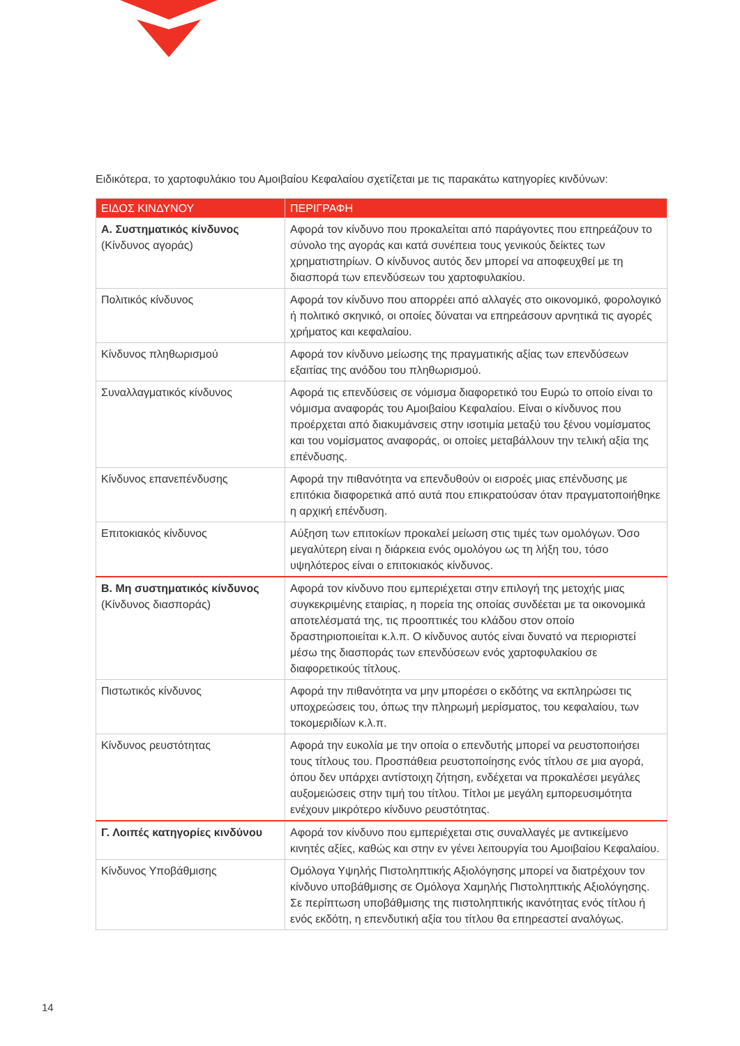Ειδικότερα, το χαρτοφυλάκιο του Αμοιβαίου Κεφαλαίου σχετίζεται με τις παρακάτω κατηγορίες κινδύνων:
| ΕΙΔΟΣ ΚΙΝΔΥΝΟΥ | ΠΕΡΙΓΡΑΦΗ |
| --- | --- |
| Α. Συστηματικός κίνδυνος (Κίνδυνος αγοράς) | Αφορά τον κίνδυνο που προκαλείται από παράγοντες που επηρεάζουν το σύνολο της αγοράς και κατά συνέπεια τους γενικούς δείκτες των χρηματιστηρίων. Ο κίνδυνος αυτός δεν μπορεί να αποφευχθεί με τη διασπορά των επενδύσεων του χαρτοφυλακίου. |
| Πολιτικός κίνδυνος | Αφορά τον κίνδυνο που απορρέει από αλλαγές στο οικονομικό, φορολογικό ή πολιτικό σκηνικό, οι οποίες δύναται να επηρεάσουν αρνητικά τις αγορές χρήματος και κεφαλαίου. |
| Κίνδυνος πληθωρισμού | Αφορά τον κίνδυνο μείωσης της πραγματικής αξίας των επενδύσεων εξαιτίας της ανόδου του πληθωρισμού. |
| Συναλλαγματικός κίνδυνος | Αφορά τις επενδύσεις σε νόμισμα διαφορετικό του Ευρώ το οποίο είναι το νόμισμα αναφοράς του Αμοιβαίου Κεφαλαίου. Είναι ο κίνδυνος που προέρχεται από διακυμάνσεις στην ισοτιμία μεταξύ του ξένου νομίσματος και του νομίσματος αναφοράς, οι οποίες μεταβάλλουν την τελική αξία της επένδυσης. |
| Κίνδυνος επανεπένδυσης | Αφορά την πιθανότητα να επενδυθούν οι εισροές μιας επένδυσης με επιτόκια διαφορετικά από αυτά που επικρατούσαν όταν πραγματοποιήθηκε η αρχική επένδυση. |
| Επιτοκιακός κίνδυνος | Αύξηση των επιτοκίων προκαλεί μείωση στις τιμές των ομολόγων. Όσο μεγαλύτερη είναι η διάρκεια ενός ομολόγου ως τη λήξη του, τόσο υψηλότερος είναι ο επιτοκιακός κίνδυνος. |
| Β. Μη συστηματικός κίνδυνος (Κίνδυνος διασποράς) | Αφορά τον κίνδυνο που εμπεριέχεται στην επιλογή της μετοχής μιας συγκεκριμένης εταιρίας, η πορεία της οποίας συνδέεται με τα οικονομικά αποτελέσματά της, τις προοπτικές του κλάδου στον οποίο δραστηριοποιείται κ.λ.π. Ο κίνδυνος αυτός είναι δυνατό να περιοριστεί μέσω της διασποράς των επενδύσεων ενός χαρτοφυλακίου σε διαφορετικούς τίτλους. |
| Πιστωτικός κίνδυνος | Αφορά την πιθανότητα να μην μπορέσει ο εκδότης να εκπληρώσει τις υποχρεώσεις του, όπως την πληρωμή μερίσματος, του κεφαλαίου, των τοκομεριδίων κ.λ.π. |
| Κίνδυνος ρευστότητας | Αφορά την ευκολία με την οποία ο επενδυτής μπορεί να ρευστοποιήσει τους τίτλους του. Προσπάθεια ρευστοποίησης ενός τίτλου σε μια αγορά, όπου δεν υπάρχει αντίστοιχη ζήτηση, ενδέχεται να προκαλέσει μεγάλες αυξομειώσεις στην τιμή του τίτλου. Τίτλοι με μεγάλη εμπορευσιμότητα ενέχουν μικρότερο κίνδυνο ρευστότητας. |
| Γ. Λοιπές κατηγορίες κινδύνου | Αφορά τον κίνδυνο που εμπεριέχεται στις συναλλαγές με αντικείμενο κινητές αξίες, καθώς και στην εν γένει λειτουργία του Αμοιβαίου Κεφαλαίου. |
| Κίνδυνος Υποβάθμισης | Ομόλογα Υψηλής Πιστοληπτικής Αξιολόγησης μπορεί να διατρέχουν τον κίνδυνο υποβάθμισης σε Ομόλογα Χαμηλής Πιστοληπτικής Αξιολόγησης. Σε περίπτωση υποβάθμισης της πιστοληπτικής ικανότητας ενός τίτλου ή ενός εκδότη, η επενδυτική αξία του τίτλου θα επηρεαστεί αναλόγως. |
14